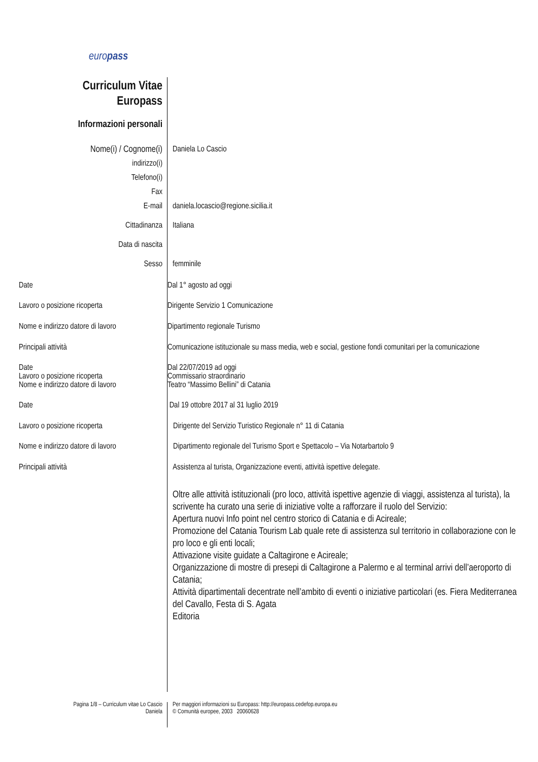europass
Curriculum Vitae
Europass
Informazioni personali
| Nome(i) / Cognome(i) | Daniela Lo Cascio |
| indirizzo(i) | |
| Telefono(i) | |
| Fax | |
| E-mail | daniela.locascio@regione.sicilia.it |
| Cittadinanza | Italiana |
| Data di nascita | |
| Sesso | femminile |
| Date | Dal 1° agosto ad oggi |
| Lavoro o posizione ricoperta | Dirigente Servizio 1 Comunicazione |
| Nome e indirizzo datore di lavoro | Dipartimento regionale Turismo |
| Principali attività | Comunicazione istituzionale su mass media, web e social, gestione fondi comunitari per la comunicazione |
| Date | Dal 22/07/2019 ad oggi |
| Lavoro o posizione ricoperta | Commissario straordinario |
| Nome e indirizzo datore di lavoro | Teatro “Massimo Bellini” di Catania |
| Date | Dal 19 ottobre 2017 al 31 luglio 2019 |
| Lavoro o posizione ricoperta | Dirigente del Servizio Turistico Regionale n° 11 di Catania |
| Nome e indirizzo datore di lavoro | Dipartimento regionale del Turismo Sport e Spettacolo – Via Notarbartolo 9 |
| Principali attività | Assistenza al turista, Organizzazione eventi, attività ispettive delegate. |
Oltre alle attività istituzionali (pro loco, attività ispettive agenzie di viaggi, assistenza al turista), la scrivente ha curato una serie di iniziative volte a rafforzare il ruolo del Servizio:
Apertura nuovi Info point nel centro storico di Catania e di Acireale;
Promozione del Catania Tourism Lab quale rete di assistenza sul territorio in collaborazione con le pro loco e gli enti locali;
Attivazione visite guidate a Caltagirone e Acireale;
Organizzazione di mostre di presepi di Caltagirone a Palermo e al terminal arrivi dell’aeroporto di Catania;
Attività dipartimentali decentrate nell’ambito di eventi o iniziative particolari (es. Fiera Mediterranea del Cavallo, Festa di S. Agata
Editoria
Pagina 1/8 – Curriculum vitae Lo Cascio
Daniela
Per maggiori informazioni su Europass: http://europass.cedefop.europa.eu
© Comunità europee, 2003 20060628